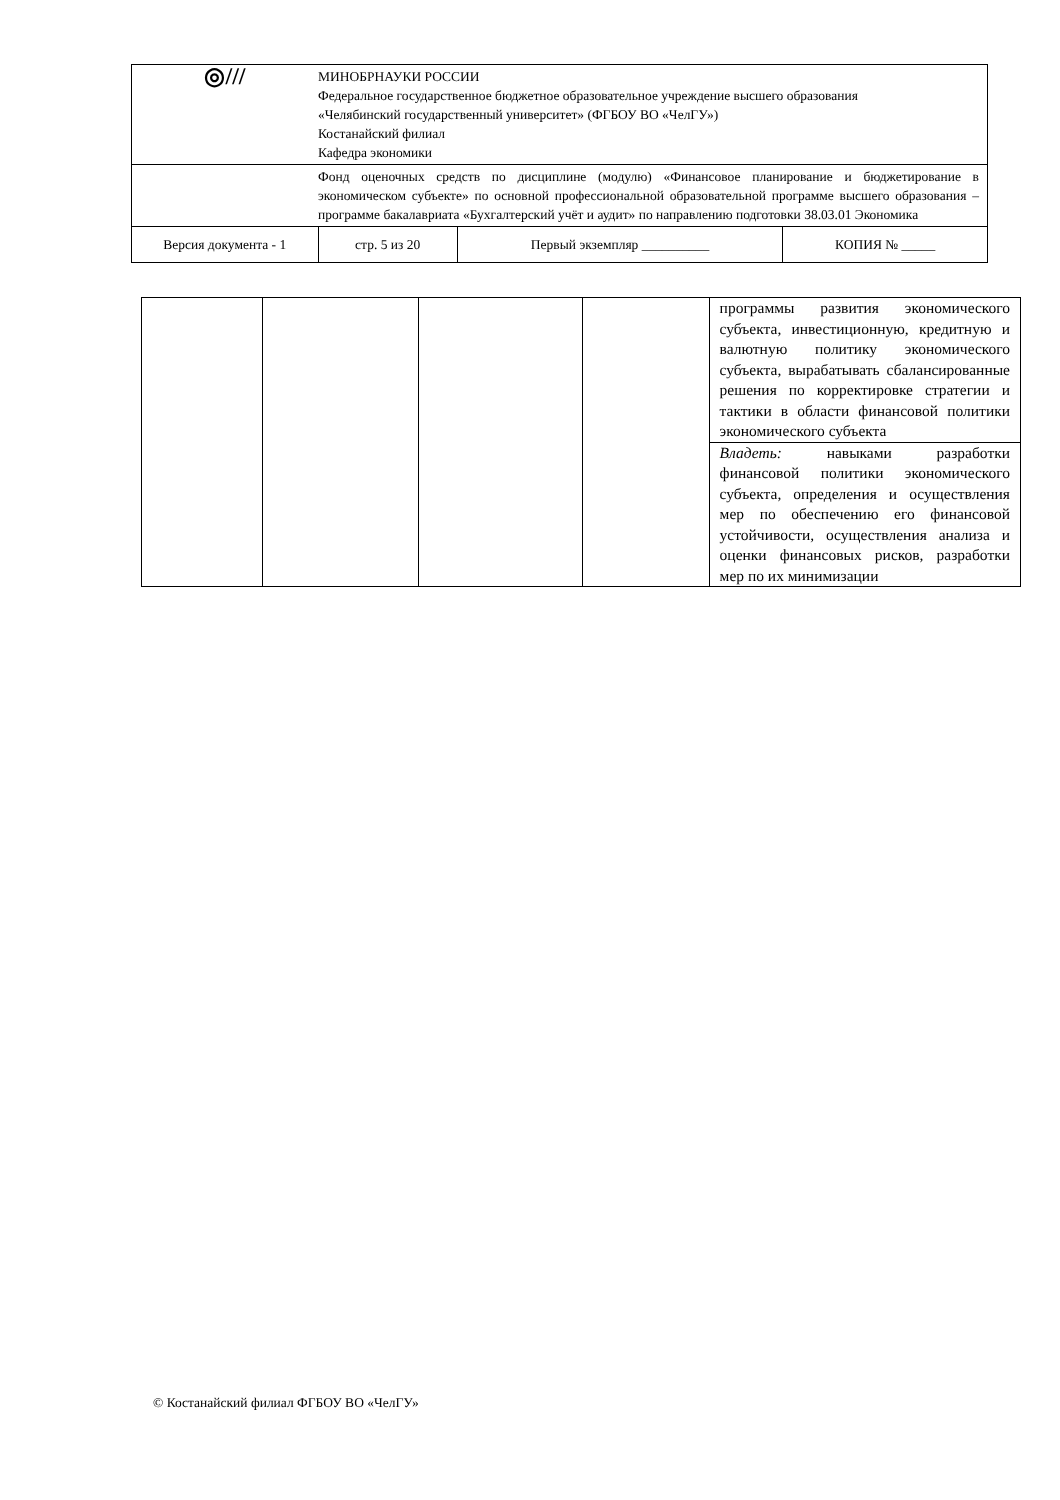| ◎/// | МИНОБРНАУКИ РОССИИ Федеральное государственное бюджетное образовательное учреждение высшего образования «Челябинский государственный университет» (ФГБОУ ВО «ЧелГУ») Костанайский филиал Кафедра экономики | | | |
| | Фонд оценочных средств по дисциплине (модулю) «Финансовое планирование и бюджетирование в экономическом субъекте» по основной профессиональной образовательной программе высшего образования – программе бакалавриата «Бухгалтерский учёт и аудит» по направлению подготовки 38.03.01 Экономика | | | |
| Версия документа - 1 | | стр. 5 из 20 | Первый экземпляр __________ | КОПИЯ № _____ |
| | | | | программы развития экономического субъекта, инвестиционную, кредитную и валютную политику экономического субъекта, вырабатывать сбалансированные решения по корректировке стратегии и тактики в области финансовой политики экономического субъекта |
| | | | | Владеть: навыками разработки финансовой политики экономического субъекта, определения и осуществления мер по обеспечению его финансовой устойчивости, осуществления анализа и оценки финансовых рисков, разработки мер по их минимизации |
© Костанайский филиал ФГБОУ ВО «ЧелГУ»